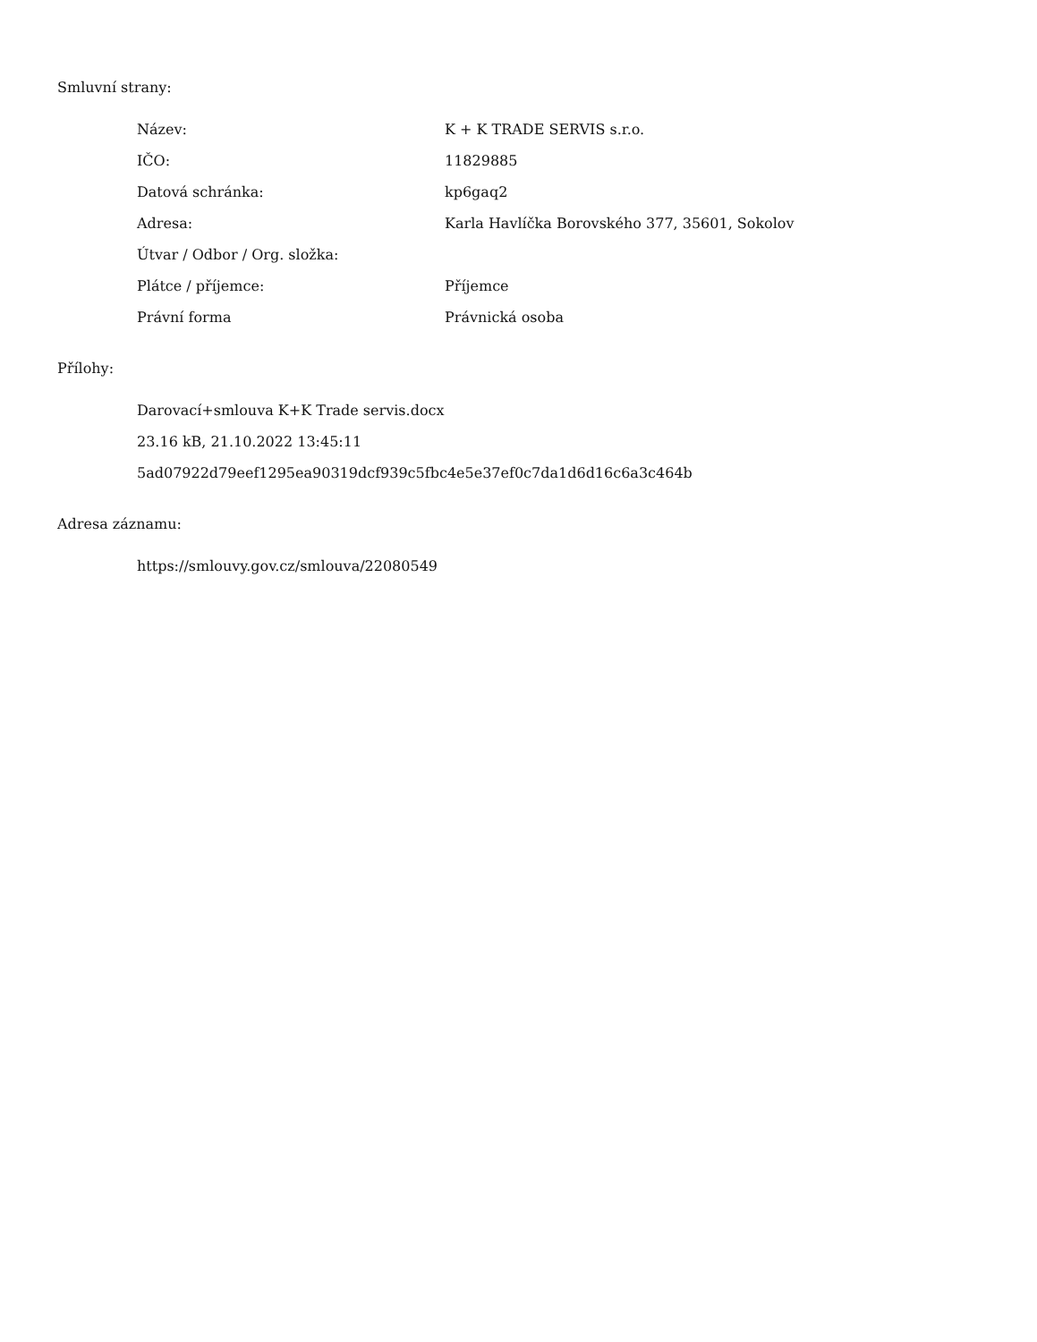Smluvní strany:
| Název: | K + K TRADE SERVIS s.r.o. |
| IČO: | 11829885 |
| Datová schránka: | kp6gaq2 |
| Adresa: | Karla Havlíčka Borovského 377, 35601, Sokolov |
| Útvar / Odbor / Org. složka: | |
| Plátce / příjemce: | Příjemce |
| Právní forma | Právnická osoba |
Přílohy:
Darovací+smlouva K+K Trade servis.docx
23.16 kB, 21.10.2022 13:45:11
5ad07922d79eef1295ea90319dcf939c5fbc4e5e37ef0c7da1d6d16c6a3c464b
Adresa záznamu:
https://smlouvy.gov.cz/smlouva/22080549